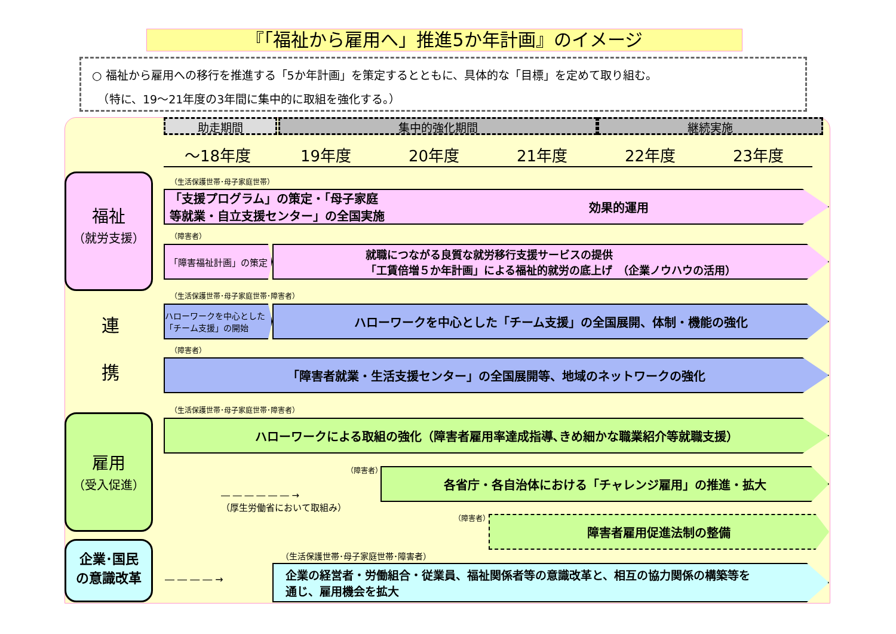『「福祉から雇用へ」推進5か年計画』のイメージ
○ 福祉から雇用への移行を推進する「5か年計画」を策定するとともに、具体的な「目標」を定めて取り組む。
　（特に、19～21年度の3年間に集中的に取組を強化する。）
助走期間 集中的強化期間 継続実施
～18年度 19年度 20年度 21年度 22年度 23年度
福祉
（就労支援）
連
携
雇用
（受入促進）
企業･国民
の意識改革
（生活保護世帯･母子家庭世帯）
「支援プログラム」の策定・「母子家庭
等就業・自立支援センター」の全国実施 効果的運用
（障害者）
「障害福祉計画」の策定
就職につながる良質な就労移行支援サービスの提供
「工賃倍増５か年計画」による福祉的就労の底上げ　（企業ノウハウの活用）
（生活保護世帯･母子家庭世帯･障害者）
ハローワークを中心とした「チーム支援」の開始
ハローワークを中心とした「チーム支援」の全国展開、体制・機能の強化
（障害者）
「障害者就業・生活支援センター」の全国展開等、地域のネットワークの強化
（生活保護世帯･母子家庭世帯･障害者）
ハローワークによる取組の強化（障害者雇用率達成指導､きめ細かな職業紹介等就職支援）
（障害者）
― ― ― ― ― ― →
（厚生労働省において取組み）
各省庁・各自治体における「チャレンジ雇用」の推進・拡大
（障害者） 障害者雇用促進法制の整備
（生活保護世帯･母子家庭世帯･障害者）
― ― ― ― →
企業の経営者・労働組合・従業員、福祉関係者等の意識改革と、相互の協力関係の構築等を
通じ、雇用機会を拡大